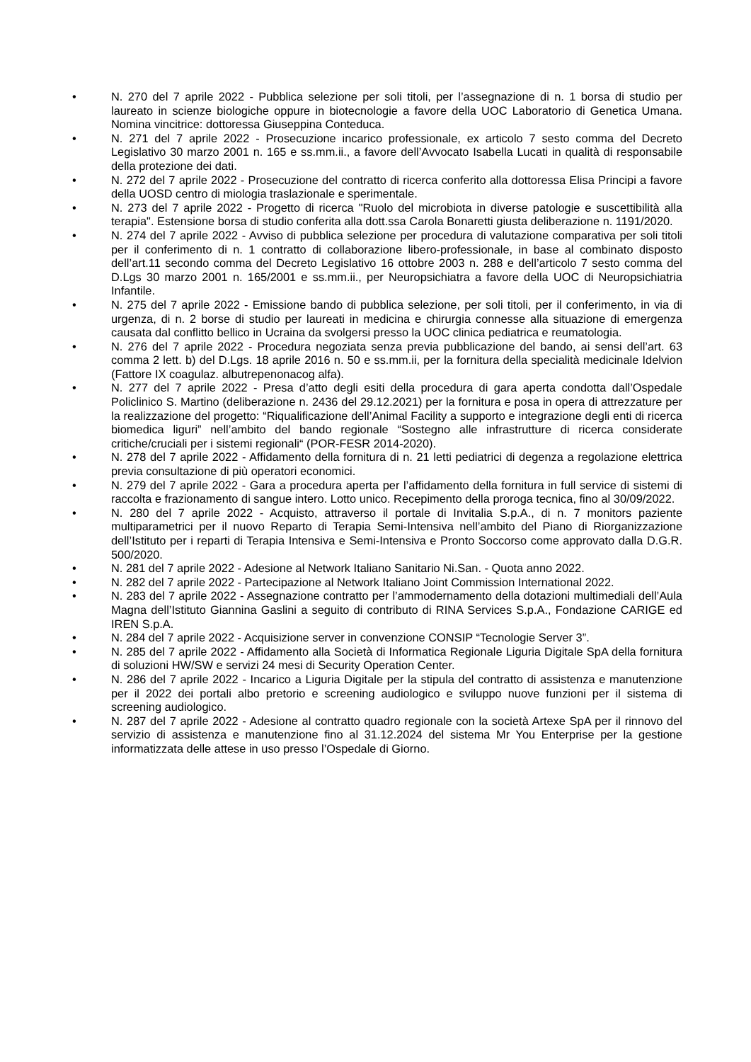• N. 270 del 7 aprile 2022 - Pubblica selezione per soli titoli, per l’assegnazione di n. 1 borsa di studio per laureato in scienze biologiche oppure in biotecnologie a favore della UOC Laboratorio di Genetica Umana. Nomina vincitrice: dottoressa Giuseppina Conteduca.
• N. 271 del 7 aprile 2022 - Prosecuzione incarico professionale, ex articolo 7 sesto comma del Decreto Legislativo 30 marzo 2001 n. 165 e ss.mm.ii., a favore dell’Avvocato Isabella Lucati in qualità di responsabile della protezione dei dati.
• N. 272 del 7 aprile 2022 - Prosecuzione del contratto di ricerca conferito alla dottoressa Elisa Principi a favore della UOSD centro di miologia traslazionale e sperimentale.
• N. 273 del 7 aprile 2022 - Progetto di ricerca "Ruolo del microbiota in diverse patologie e suscettibilità alla terapia". Estensione borsa di studio conferita alla dott.ssa Carola Bonaretti giusta deliberazione n. 1191/2020.
• N. 274 del 7 aprile 2022 - Avviso di pubblica selezione per procedura di valutazione comparativa per soli titoli per il conferimento di n. 1 contratto di collaborazione libero-professionale, in base al combinato disposto dell’art.11 secondo comma del Decreto Legislativo 16 ottobre 2003 n. 288 e dell’articolo 7 sesto comma del D.Lgs 30 marzo 2001 n. 165/2001 e ss.mm.ii., per Neuropsichiatra a favore della UOC di Neuropsichiatria Infantile.
• N. 275 del 7 aprile 2022 - Emissione bando di pubblica selezione, per soli titoli, per il conferimento, in via di urgenza, di n. 2 borse di studio per laureati in medicina e chirurgia connesse alla situazione di emergenza causata dal conflitto bellico in Ucraina da svolgersi presso la UOC clinica pediatrica e reumatologia.
• N. 276 del 7 aprile 2022 - Procedura negoziata senza previa pubblicazione del bando, ai sensi dell’art. 63 comma 2 lett. b) del D.Lgs. 18 aprile 2016 n. 50 e ss.mm.ii, per la fornitura della specialità medicinale Idelvion (Fattore IX coagulaz. albutrepenonacog alfa).
• N. 277 del 7 aprile 2022 - Presa d’atto degli esiti della procedura di gara aperta condotta dall’Ospedale Policlinico S. Martino (deliberazione n. 2436 del 29.12.2021) per la fornitura e posa in opera di attrezzature per la realizzazione del progetto: “Riqualificazione dell’Animal Facility a supporto e integrazione degli enti di ricerca biomedica liguri” nell’ambito del bando regionale “Sostegno alle infrastrutture di ricerca considerate critiche/cruciali per i sistemi regionali“ (POR-FESR 2014-2020).
• N. 278 del 7 aprile 2022 - Affidamento della fornitura di n. 21 letti pediatrici di degenza a regolazione elettrica previa consultazione di più operatori economici.
• N. 279 del 7 aprile 2022 - Gara a procedura aperta per l’affidamento della fornitura in full service di sistemi di raccolta e frazionamento di sangue intero. Lotto unico. Recepimento della proroga tecnica, fino al 30/09/2022.
• N. 280 del 7 aprile 2022 - Acquisto, attraverso il portale di Invitalia S.p.A., di n. 7 monitors paziente multiparametrici per il nuovo Reparto di Terapia Semi-Intensiva nell’ambito del Piano di Riorganizzazione dell’Istituto per i reparti di Terapia Intensiva e Semi-Intensiva e Pronto Soccorso come approvato dalla D.G.R. 500/2020.
• N. 281 del 7 aprile 2022 - Adesione al Network Italiano Sanitario Ni.San. - Quota anno 2022.
• N. 282 del 7 aprile 2022 - Partecipazione al Network Italiano Joint Commission International 2022.
• N. 283 del 7 aprile 2022 - Assegnazione contratto per l’ammodernamento della dotazioni multimediali dell’Aula Magna dell’Istituto Giannina Gaslini a seguito di contributo di RINA Services S.p.A., Fondazione CARIGE ed IREN S.p.A.
• N. 284 del 7 aprile 2022 - Acquisizione server in convenzione CONSIP “Tecnologie Server 3”.
• N. 285 del 7 aprile 2022 - Affidamento alla Società di Informatica Regionale Liguria Digitale SpA della fornitura di soluzioni HW/SW e servizi 24 mesi di Security Operation Center.
• N. 286 del 7 aprile 2022 - Incarico a Liguria Digitale per la stipula del contratto di assistenza e manutenzione per il 2022 dei portali albo pretorio e screening audiologico e sviluppo nuove funzioni per il sistema di screening audiologico.
• N. 287 del 7 aprile 2022 - Adesione al contratto quadro regionale con la società Artexe SpA per il rinnovo del servizio di assistenza e manutenzione fino al 31.12.2024 del sistema Mr You Enterprise per la gestione informatizzata delle attese in uso presso l’Ospedale di Giorno.